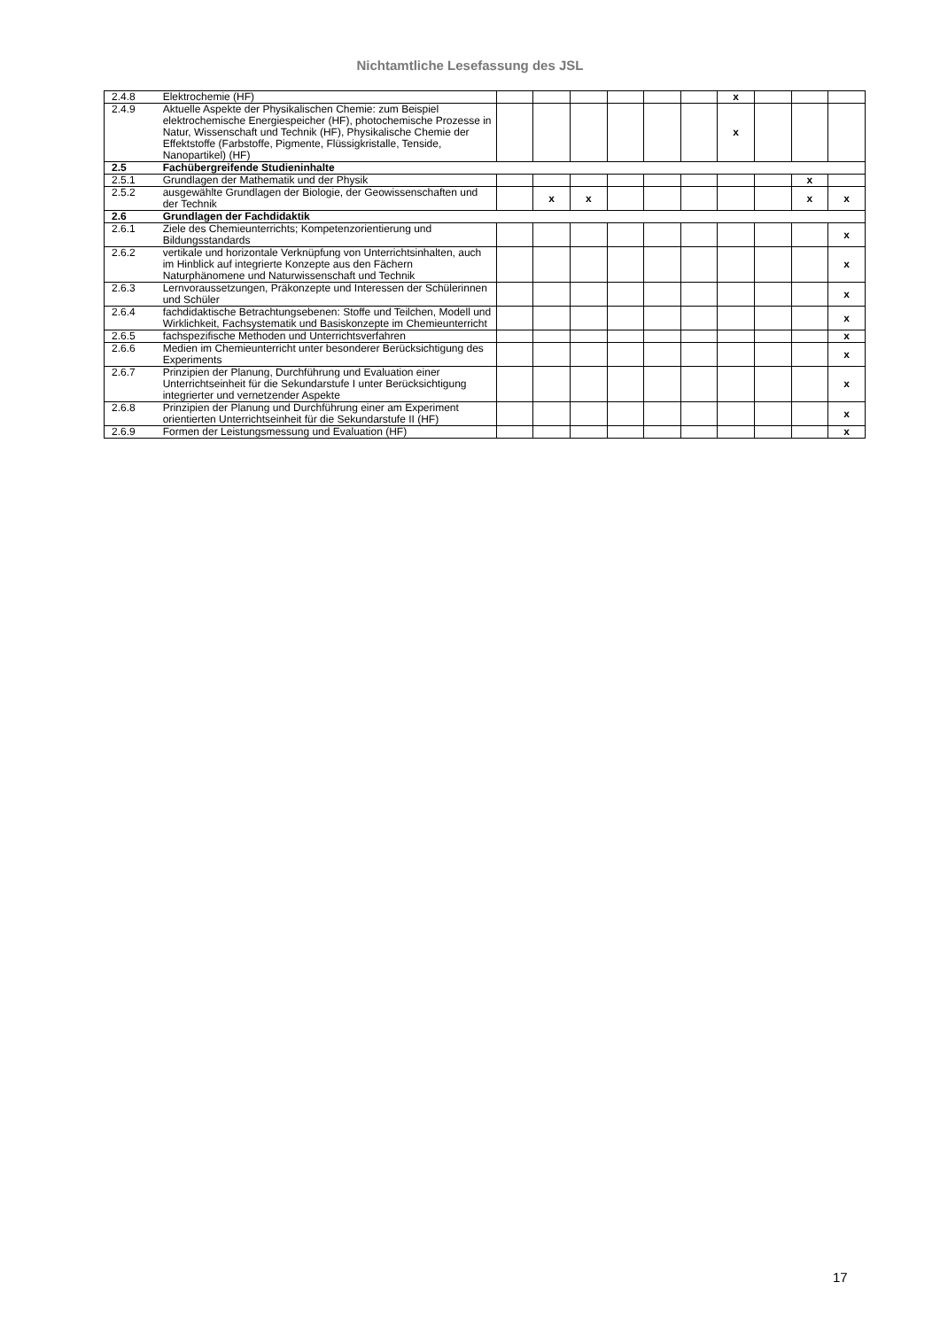Nichtamtliche Lesefassung des JSL
| 2.4.8 | Elektrochemie (HF) | | | | | | | x | | | |
| 2.4.9 | Aktuelle Aspekte der Physikalischen Chemie: zum Beispiel elektrochemische Energiespeicher (HF), photochemische Prozesse in Natur, Wissenschaft und Technik (HF), Physikalische Chemie der Effektstoffe (Farbstoffe, Pigmente, Flüssigkristalle, Tenside, Nanopartikel) (HF) | | | | | | | x | | | |
| 2.5 | Fachübergreifende Studieninhalte | | | | | | | | | | |
| 2.5.1 | Grundlagen der Mathematik und der Physik | | | | | | | | | x | |
| 2.5.2 | ausgewählte Grundlagen der Biologie, der Geowissenschaften und der Technik | | x | x | | | | | | x | x |
| 2.6 | Grundlagen der Fachdidaktik | | | | | | | | | | |
| 2.6.1 | Ziele des Chemieunterrichts; Kompetenzorientierung und Bildungsstandards | | | | | | | | | | x |
| 2.6.2 | vertikale und horizontale Verknüpfung von Unterrichtsinhalten, auch im Hinblick auf integrierte Konzepte aus den Fächern Naturphänomene und Naturwissenschaft und Technik | | | | | | | | | | x |
| 2.6.3 | Lernvoraussetzungen, Präkonzepte und Interessen der Schülerinnen und Schüler | | | | | | | | | | x |
| 2.6.4 | fachdidaktische Betrachtungsebenen: Stoffe und Teilchen, Modell und Wirklichkeit, Fachsystematik und Basiskonzepte im Chemieunterricht | | | | | | | | | | x |
| 2.6.5 | fachspezifische Methoden und Unterrichtsverfahren | | | | | | | | | | x |
| 2.6.6 | Medien im Chemieunterricht unter besonderer Berücksichtigung des Experiments | | | | | | | | | | x |
| 2.6.7 | Prinzipien der Planung, Durchführung und Evaluation einer Unterrichtseinheit für die Sekundarstufe I unter Berücksichtigung integrierter und vernetzender Aspekte | | | | | | | | | | x |
| 2.6.8 | Prinzipien der Planung und Durchführung einer am Experiment orientierten Unterrichtseinheit für die Sekundarstufe II (HF) | | | | | | | | | | x |
| 2.6.9 | Formen der Leistungsmessung und Evaluation (HF) | | | | | | | | | | x |
17